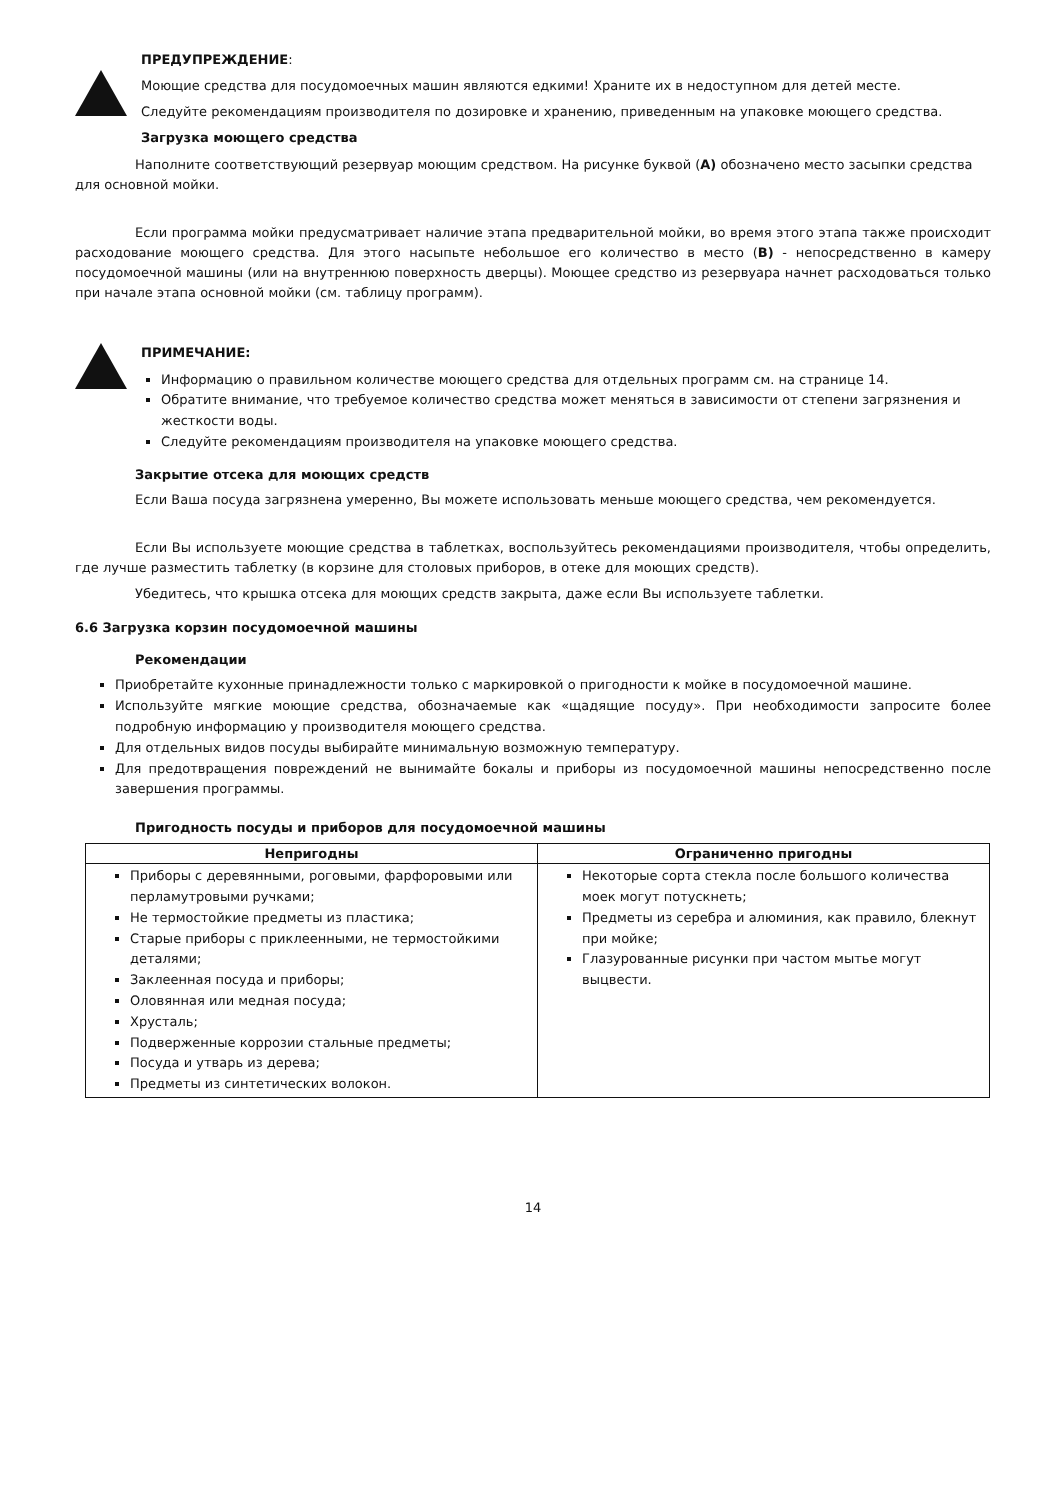ПРЕДУПРЕЖДЕНИЕ:
Моющие средства для посудомоечных машин являются едкими! Храните их в недоступном для детей месте.
Следуйте рекомендациям производителя по дозировке и хранению, приведенным на упаковке моющего средства.
Загрузка моющего средства
Наполните соответствующий резервуар моющим средством. На рисунке буквой (A) обозначено место засыпки средства для основной мойки.
Если программа мойки предусматривает наличие этапа предварительной мойки, во время этого этапа также происходит расходование моющего средства. Для этого насыпьте небольшое его количество в место (B) - непосредственно в камеру посудомоечной машины (или на внутреннюю поверхность дверцы). Моющее средство из резервуара начнет расходоваться только при начале этапа основной мойки (см. таблицу программ).
ПРИМЕЧАНИЕ:
Информацию о правильном количестве моющего средства для отдельных программ см. на странице 14.
Обратите внимание, что требуемое количество средства может меняться в зависимости от степени загрязнения и жесткости воды.
Следуйте рекомендациям производителя на упаковке моющего средства.
Закрытие отсека для моющих средств
Если Ваша посуда загрязнена умеренно, Вы можете использовать меньше моющего средства, чем рекомендуется.
Если Вы используете моющие средства в таблетках, воспользуйтесь рекомендациями производителя, чтобы определить, где лучше разместить таблетку (в корзине для столовых приборов, в отеке для моющих средств).
Убедитесь, что крышка отсека для моющих средств закрыта, даже если Вы используете таблетки.
6.6 Загрузка корзин посудомоечной машины
Рекомендации
Приобретайте кухонные принадлежности только с маркировкой о пригодности к мойке в посудомоечной машине.
Используйте мягкие моющие средства, обозначаемые как «щадящие посуду». При необходимости запросите более подробную информацию у производителя моющего средства.
Для отдельных видов посуды выбирайте минимальную возможную температуру.
Для предотвращения повреждений не вынимайте бокалы и приборы из посудомоечной машины непосредственно после завершения программы.
Пригодность посуды и приборов для посудомоечной машины
| Непригодны | Ограниченно пригодны |
| --- | --- |
| Приборы с деревянными, роговыми, фарфоровыми или перламутровыми ручками; Не термостойкие предметы из пластика; Старые приборы с приклеенными, не термостойкими деталями; Заклеенная посуда и приборы; Оловянная или медная посуда; Хрусталь; Подверженные коррозии стальные предметы; Посуда и утварь из дерева; Предметы из синтетических волокон. | Некоторые сорта стекла после большого количества моек могут потускнеть; Предметы из серебра и алюминия, как правило, блекнут при мойке; Глазурованные рисунки при частом мытье могут выцвести. |
14